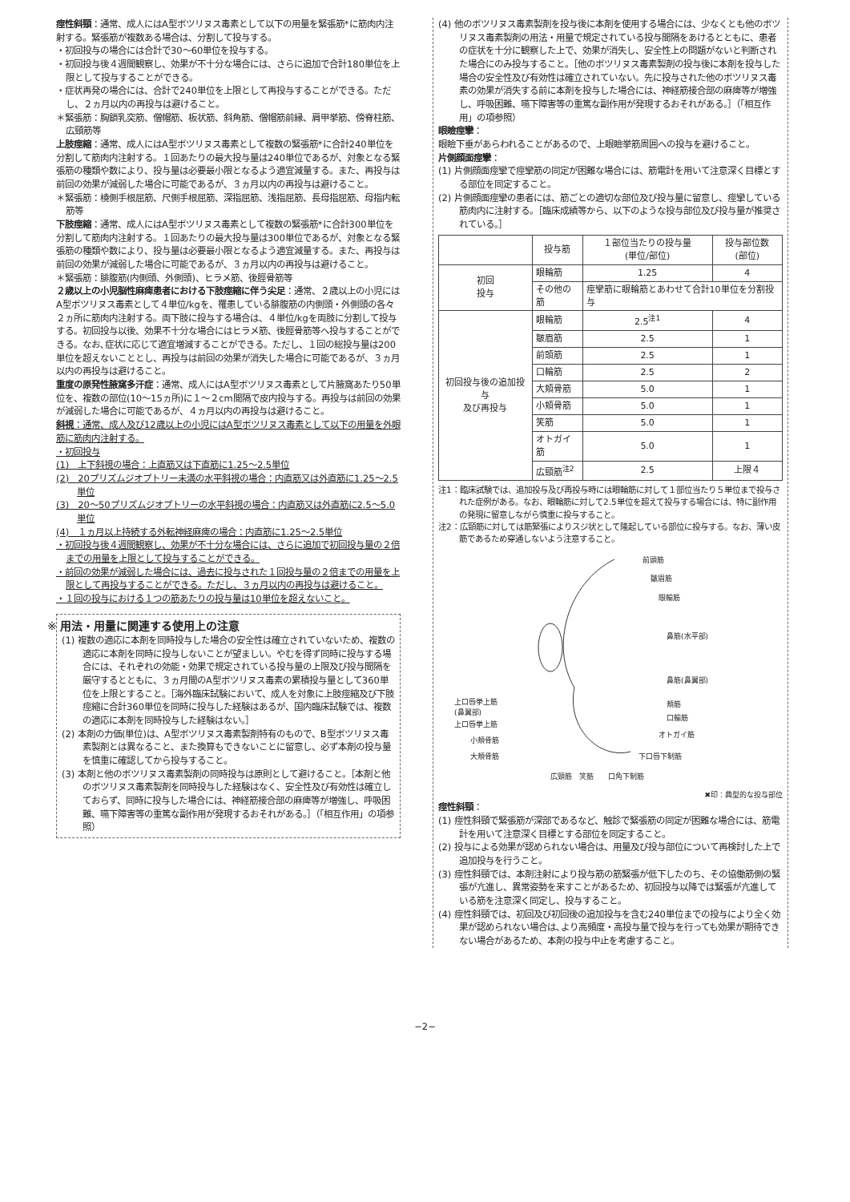痙性斜頸：通常、成人にはA型ボツリヌス毒素として以下の用量を緊張筋*に筋肉内注射する。緊張筋が複数ある場合は、分割して投与する。
・初回投与の場合には合計で30～60単位を投与する。
・初回投与後４週間観察し、効果が不十分な場合には、さらに追加で合計180単位を上限として投与することができる。
・症状再発の場合には、合計で240単位を上限として再投与することができる。ただし、２ヵ月以内の再投与は避けること。
＊緊張筋：胸鎖乳突筋、僧帽筋、板状筋、斜角筋、僧帽筋前縁、肩甲挙筋、傍脊柱筋、広頸筋等
上肢痙縮：通常、成人にはA型ボツリヌス毒素として複数の緊張筋*に合計240単位を分割して筋肉内注射する。１回あたりの最大投与量は240単位であるが、対象となる緊張筋の種類や数により、投与量は必要最小限となるよう適宜減量する。また、再投与は前回の効果が減弱した場合に可能であるが、３ヵ月以内の再投与は避けること。
＊緊張筋：橈側手根屈筋、尺側手根屈筋、深指屈筋、浅指屈筋、長母指屈筋、母指内転筋等
下肢痙縮：通常、成人にはA型ボツリヌス毒素として複数の緊張筋*に合計300単位を分割して筋肉内注射する。１回あたりの最大投与量は300単位であるが、対象となる緊張筋の種類や数により、投与量は必要最小限となるよう適宜減量する。また、再投与は前回の効果が減弱した場合に可能であるが、３ヵ月以内の再投与は避けること。
＊緊張筋：腓腹筋(内側頭、外側頭)、ヒラメ筋、後脛骨筋等
２歳以上の小児脳性麻痺患者における下肢痙縮に伴う尖足：通常、２歳以上の小児にはA型ボツリヌス毒素として４単位/kgを、罹患している腓腹筋の内側頭・外側頭の各々２ヵ所に筋肉内注射する。両下肢に投与する場合は、４単位/kgを両肢に分割して投与する。初回投与以後、効果不十分な場合にはヒラメ筋、後脛骨筋等へ投与することができる。なお､症状に応じて適宜増減することができる。ただし、１回の総投与量は200単位を超えないこととし、再投与は前回の効果が消失した場合に可能であるが、３ヵ月以内の再投与は避けること。
重度の原発性腋窩多汗症：通常、成人にはA型ボツリヌス毒素として片腋窩あたり50単位を、複数の部位(10～15ヵ所)に１～２cm間隔で皮内投与する。再投与は前回の効果が減弱した場合に可能であるが、４ヵ月以内の再投与は避けること。
斜視：通常、成人及び12歳以上の小児にはA型ボツリヌス毒素として以下の用量を外眼筋に筋肉内注射する。
・初回投与
(1)　上下斜視の場合：上直筋又は下直筋に1.25～2.5単位
(2)　20プリズムジオプトリー未満の水平斜視の場合：内直筋又は外直筋に1.25～2.5単位
(3)　20～50プリズムジオプトリーの水平斜視の場合：内直筋又は外直筋に2.5～5.0単位
(4)　１ヵ月以上持続する外転神経麻痺の場合：内直筋に1.25～2.5単位
・初回投与後４週間観察し、効果が不十分な場合には、さらに追加で初回投与量の２倍までの用量を上限として投与することができる。
・前回の効果が減弱した場合には、過去に投与された１回投与量の２倍までの用量を上限として再投与することができる。ただし、３ヵ月以内の再投与は避けること。
・１回の投与における１つの筋あたりの投与量は10単位を超えないこと。
※ 用法・用量に関連する使用上の注意
(1) 複数の適応に本剤を同時投与した場合の安全性は確立されていないため、複数の適応に本剤を同時に投与しないことが望ましい。やむを得ず同時に投与する場合には、それぞれの効能・効果で規定されている投与量の上限及び投与間隔を厳守するとともに、３ヵ月間のA型ボツリヌス毒素の累積投与量として360単位を上限とすること。［海外臨床試験において、成人を対象に上肢痙縮及び下肢痙縮に合計360単位を同時に投与した経験はあるが、国内臨床試験では、複数の適応に本剤を同時投与した経験はない。］
(2) 本剤の力価(単位)は、A型ボツリヌス毒素製剤特有のもので、B型ボツリヌス毒素製剤とは異なること、また換算もできないことに留意し、必ず本剤の投与量を慎重に確認してから投与すること。
(3) 本剤と他のボツリヌス毒素製剤の同時投与は原則として避けること。［本剤と他のボツリヌス毒素製剤を同時投与した経験はなく、安全性及び有効性は確立しておらず、同時に投与した場合には、神経筋接合部の麻痺等が増強し、呼吸困難、嚥下障害等の重篤な副作用が発現するおそれがある。］（「相互作用」の項参照）
(4) 他のボツリヌス毒素製剤を投与後に本剤を使用する場合には、少なくとも他のボツリヌス毒素製剤の用法・用量で規定されている投与間隔をあけるとともに、患者の症状を十分に観察した上で、効果が消失し、安全性上の問題がないと判断された場合にのみ投与すること。［他のボツリヌス毒素製剤の投与後に本剤を投与した場合の安全性及び有効性は確立されていない。先に投与された他のボツリヌス毒素の効果が消失する前に本剤を投与した場合には、神経筋接合部の麻痺等が増強し、呼吸困難、嚥下障害等の重篤な副作用が発現するおそれがある。］（「相互作用」の項参照）
眼瞼痙攣：
眼瞼下垂があらわれることがあるので、上眼瞼挙筋周囲への投与を避けること。
片側顔面痙攣：
(1) 片側顔面痙攣で痙攣筋の同定が困難な場合には、筋電計を用いて注意深く目標とする部位を同定すること。
(2) 片側顔面痙攣の患者には、筋ごとの適切な部位及び投与量に留意し、痙攣している筋肉内に注射する。［臨床成績等から、以下のような投与部位及び投与量が推奨されている。］
| | 投与筋 | １部位当たりの投与量 (単位/部位) | 投与部位数 (部位) |
| --- | --- | --- | --- |
| 初回 投与 | 眼輪筋 | 1.25 | 4 |
| | その他の筋 | 痙攣筋に眼輪筋とあわせて合計10単位を分割投与 | |
| 初回投与後の追加投与 及び再投与 | 眼輪筋 | 2.5<sup>注1</sup> | 4 |
| | 皺眉筋 | 2.5 | 1 |
| | 前頭筋 | 2.5 | 1 |
| | 口輪筋 | 2.5 | 2 |
| | 大頬骨筋 | 5.0 | 1 |
| | 小頬骨筋 | 5.0 | 1 |
| | 笑筋 | 5.0 | 1 |
| | オトガイ筋 | 5.0 | 1 |
| | 広頸筋<sup>注2</sup> | 2.5 | 上限４ |
注1：臨床試験では、追加投与及び再投与時には眼輪筋に対して１部位当たり５単位まで投与された症例がある。なお、眼輪筋に対して2.5単位を超えて投与する場合には、特に副作用の発現に留意しながら慎重に投与すること。
注2：広頸筋に対しては筋緊張によりスジ状として隆起している部位に投与する。なお、薄い皮筋であるため穿通しないよう注意すること。
前頭筋
皺眉筋
眼輪筋
鼻筋(水平部)
鼻筋(鼻翼部)
上口唇挙上筋
(鼻翼部)
頬筋
口輪筋
上口唇挙上筋
オトガイ筋
小頬骨筋
大頬骨筋 下口唇下制筋
広頸筋　笑筋　　口角下制筋
✖印：典型的な投与部位
痙性斜頸：
(1) 痙性斜頸で緊張筋が深部であるなど、触診で緊張筋の同定が困難な場合には、筋電計を用いて注意深く目標とする部位を同定すること。
(2) 投与による効果が認められない場合は、用量及び投与部位について再検討した上で追加投与を行うこと。
(3) 痙性斜頸では、本剤注射により投与筋の筋緊張が低下したのち、その協働筋側の緊張が亢進し、異常姿勢を来すことがあるため、初回投与以降では緊張が亢進している筋を注意深く同定し、投与すること。
(4) 痙性斜頸では、初回及び初回後の追加投与を含む240単位までの投与により全く効果が認められない場合は､より高頻度・高投与量で投与を行っても効果が期待できない場合があるため、本剤の投与中止を考慮すること。
−2−